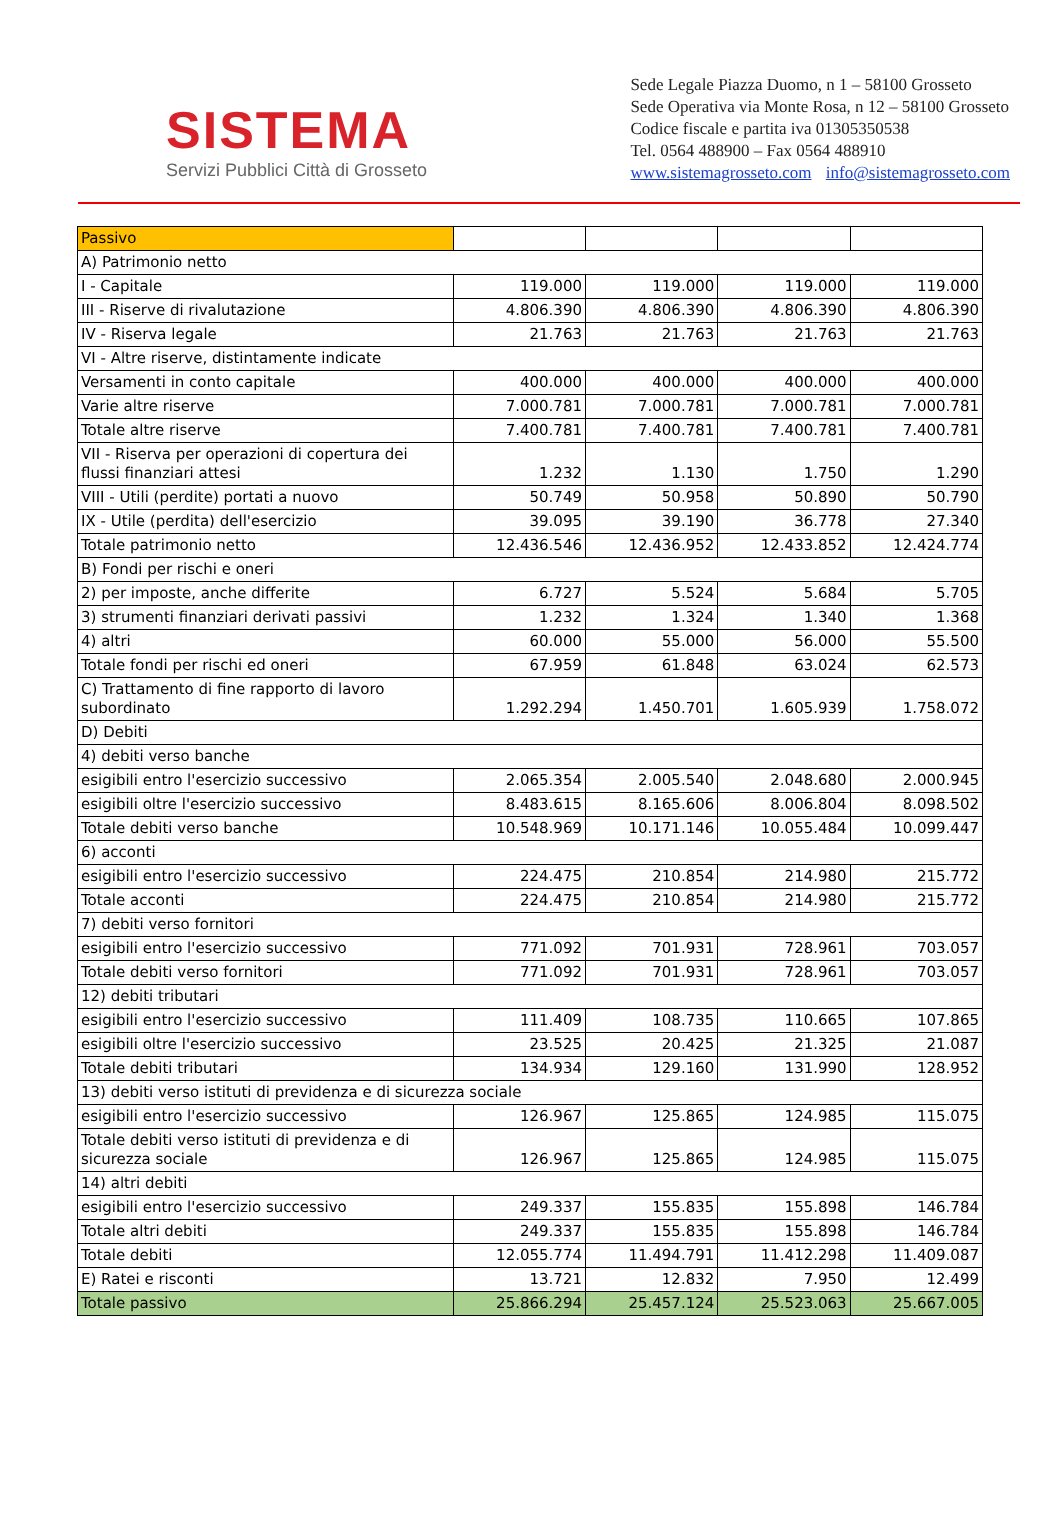SISTEMA
Servizi Pubblici Città di Grosseto
Sede Legale Piazza Duomo, n 1 – 58100 Grosseto
Sede Operativa via Monte Rosa, n 12 – 58100 Grosseto
Codice fiscale e partita iva 01305350538
Tel. 0564 488900 – Fax 0564 488910
www.sistemagrosseto.com info@sistemagrosseto.com
| Passivo | | | | |
| A) Patrimonio netto | | | | |
| I - Capitale | 119.000 | 119.000 | 119.000 | 119.000 |
| III - Riserve di rivalutazione | 4.806.390 | 4.806.390 | 4.806.390 | 4.806.390 |
| IV - Riserva legale | 21.763 | 21.763 | 21.763 | 21.763 |
| VI - Altre riserve, distintamente indicate | | | | |
| Versamenti in conto capitale | 400.000 | 400.000 | 400.000 | 400.000 |
| Varie altre riserve | 7.000.781 | 7.000.781 | 7.000.781 | 7.000.781 |
| Totale altre riserve | 7.400.781 | 7.400.781 | 7.400.781 | 7.400.781 |
| VII - Riserva per operazioni di copertura dei flussi finanziari attesi | 1.232 | 1.130 | 1.750 | 1.290 |
| VIII - Utili (perdite) portati a nuovo | 50.749 | 50.958 | 50.890 | 50.790 |
| IX - Utile (perdita) dell'esercizio | 39.095 | 39.190 | 36.778 | 27.340 |
| Totale patrimonio netto | 12.436.546 | 12.436.952 | 12.433.852 | 12.424.774 |
| B) Fondi per rischi e oneri | | | | |
| 2) per imposte, anche differite | 6.727 | 5.524 | 5.684 | 5.705 |
| 3) strumenti finanziari derivati passivi | 1.232 | 1.324 | 1.340 | 1.368 |
| 4) altri | 60.000 | 55.000 | 56.000 | 55.500 |
| Totale fondi per rischi ed oneri | 67.959 | 61.848 | 63.024 | 62.573 |
| C) Trattamento di fine rapporto di lavoro subordinato | 1.292.294 | 1.450.701 | 1.605.939 | 1.758.072 |
| D) Debiti | | | | |
| 4) debiti verso banche | | | | |
| esigibili entro l'esercizio successivo | 2.065.354 | 2.005.540 | 2.048.680 | 2.000.945 |
| esigibili oltre l'esercizio successivo | 8.483.615 | 8.165.606 | 8.006.804 | 8.098.502 |
| Totale debiti verso banche | 10.548.969 | 10.171.146 | 10.055.484 | 10.099.447 |
| 6) acconti | | | | |
| esigibili entro l'esercizio successivo | 224.475 | 210.854 | 214.980 | 215.772 |
| Totale acconti | 224.475 | 210.854 | 214.980 | 215.772 |
| 7) debiti verso fornitori | | | | |
| esigibili entro l'esercizio successivo | 771.092 | 701.931 | 728.961 | 703.057 |
| Totale debiti verso fornitori | 771.092 | 701.931 | 728.961 | 703.057 |
| 12) debiti tributari | | | | |
| esigibili entro l'esercizio successivo | 111.409 | 108.735 | 110.665 | 107.865 |
| esigibili oltre l'esercizio successivo | 23.525 | 20.425 | 21.325 | 21.087 |
| Totale debiti tributari | 134.934 | 129.160 | 131.990 | 128.952 |
| 13) debiti verso istituti di previdenza e di sicurezza sociale | | | | |
| esigibili entro l'esercizio successivo | 126.967 | 125.865 | 124.985 | 115.075 |
| Totale debiti verso istituti di previdenza e di sicurezza sociale | 126.967 | 125.865 | 124.985 | 115.075 |
| 14) altri debiti | | | | |
| esigibili entro l'esercizio successivo | 249.337 | 155.835 | 155.898 | 146.784 |
| Totale altri debiti | 249.337 | 155.835 | 155.898 | 146.784 |
| Totale debiti | 12.055.774 | 11.494.791 | 11.412.298 | 11.409.087 |
| E) Ratei e risconti | 13.721 | 12.832 | 7.950 | 12.499 |
| Totale passivo | 25.866.294 | 25.457.124 | 25.523.063 | 25.667.005 |